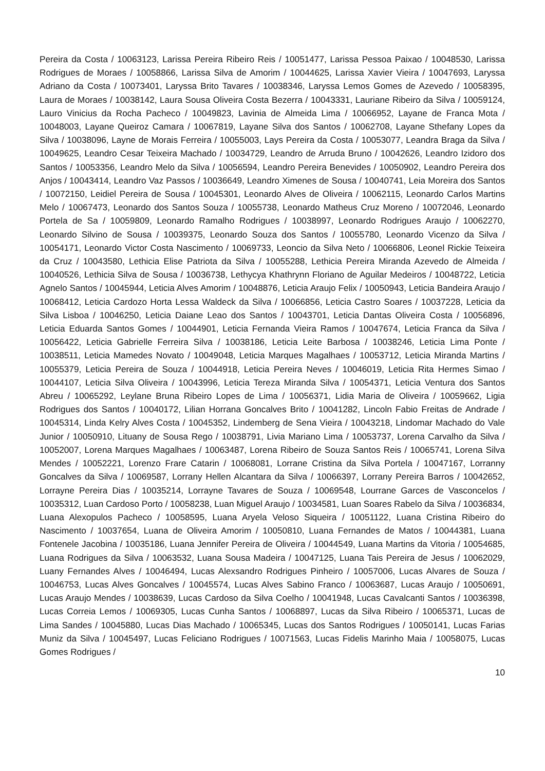Pereira da Costa / 10063123, Larissa Pereira Ribeiro Reis / 10051477, Larissa Pessoa Paixao / 10048530, Larissa Rodrigues de Moraes / 10058866, Larissa Silva de Amorim / 10044625, Larissa Xavier Vieira / 10047693, Laryssa Adriano da Costa / 10073401, Laryssa Brito Tavares / 10038346, Laryssa Lemos Gomes de Azevedo / 10058395, Laura de Moraes / 10038142, Laura Sousa Oliveira Costa Bezerra / 10043331, Lauriane Ribeiro da Silva / 10059124, Lauro Vinicius da Rocha Pacheco / 10049823, Lavinia de Almeida Lima / 10066952, Layane de Franca Mota / 10048003, Layane Queiroz Camara / 10067819, Layane Silva dos Santos / 10062708, Layane Sthefany Lopes da Silva / 10038096, Layne de Morais Ferreira / 10055003, Lays Pereira da Costa / 10053077, Leandra Braga da Silva / 10049625, Leandro Cesar Teixeira Machado / 10034729, Leandro de Arruda Bruno / 10042626, Leandro Izidoro dos Santos / 10053356, Leandro Melo da Silva / 10056594, Leandro Pereira Benevides / 10050902, Leandro Pereira dos Anjos / 10043414, Leandro Vaz Passos / 10036649, Leandro Ximenes de Sousa / 10040741, Leia Moreira dos Santos / 10072150, Leidiel Pereira de Sousa / 10045301, Leonardo Alves de Oliveira / 10062115, Leonardo Carlos Martins Melo / 10067473, Leonardo dos Santos Souza / 10055738, Leonardo Matheus Cruz Moreno / 10072046, Leonardo Portela de Sa / 10059809, Leonardo Ramalho Rodrigues / 10038997, Leonardo Rodrigues Araujo / 10062270, Leonardo Silvino de Sousa / 10039375, Leonardo Souza dos Santos / 10055780, Leonardo Vicenzo da Silva / 10054171, Leonardo Victor Costa Nascimento / 10069733, Leoncio da Silva Neto / 10066806, Leonel Rickie Teixeira da Cruz / 10043580, Lethicia Elise Patriota da Silva / 10055288, Lethicia Pereira Miranda Azevedo de Almeida / 10040526, Lethicia Silva de Sousa / 10036738, Lethycya Khathrynn Floriano de Aguilar Medeiros / 10048722, Leticia Agnelo Santos / 10045944, Leticia Alves Amorim / 10048876, Leticia Araujo Felix / 10050943, Leticia Bandeira Araujo / 10068412, Leticia Cardozo Horta Lessa Waldeck da Silva / 10066856, Leticia Castro Soares / 10037228, Leticia da Silva Lisboa / 10046250, Leticia Daiane Leao dos Santos / 10043701, Leticia Dantas Oliveira Costa / 10056896, Leticia Eduarda Santos Gomes / 10044901, Leticia Fernanda Vieira Ramos / 10047674, Leticia Franca da Silva / 10056422, Leticia Gabrielle Ferreira Silva / 10038186, Leticia Leite Barbosa / 10038246, Leticia Lima Ponte / 10038511, Leticia Mamedes Novato / 10049048, Leticia Marques Magalhaes / 10053712, Leticia Miranda Martins / 10055379, Leticia Pereira de Souza / 10044918, Leticia Pereira Neves / 10046019, Leticia Rita Hermes Simao / 10044107, Leticia Silva Oliveira / 10043996, Leticia Tereza Miranda Silva / 10054371, Leticia Ventura dos Santos Abreu / 10065292, Leylane Bruna Ribeiro Lopes de Lima / 10056371, Lidia Maria de Oliveira / 10059662, Ligia Rodrigues dos Santos / 10040172, Lilian Horrana Goncalves Brito / 10041282, Lincoln Fabio Freitas de Andrade / 10045314, Linda Kelry Alves Costa / 10045352, Lindemberg de Sena Vieira / 10043218, Lindomar Machado do Vale Junior / 10050910, Lituany de Sousa Rego / 10038791, Livia Mariano Lima / 10053737, Lorena Carvalho da Silva / 10052007, Lorena Marques Magalhaes / 10063487, Lorena Ribeiro de Souza Santos Reis / 10065741, Lorena Silva Mendes / 10052221, Lorenzo Frare Catarin / 10068081, Lorrane Cristina da Silva Portela / 10047167, Lorranny Goncalves da Silva / 10069587, Lorrany Hellen Alcantara da Silva / 10066397, Lorrany Pereira Barros / 10042652, Lorrayne Pereira Dias / 10035214, Lorrayne Tavares de Souza / 10069548, Lourrane Garces de Vasconcelos / 10035312, Luan Cardoso Porto / 10058238, Luan Miguel Araujo / 10034581, Luan Soares Rabelo da Silva / 10036834, Luana Alexopulos Pacheco / 10058595, Luana Aryela Veloso Siqueira / 10051122, Luana Cristina Ribeiro do Nascimento / 10037654, Luana de Oliveira Amorim / 10050810, Luana Fernandes de Matos / 10044381, Luana Fontenele Jacobina / 10035186, Luana Jennifer Pereira de Oliveira / 10044549, Luana Martins da Vitoria / 10054685, Luana Rodrigues da Silva / 10063532, Luana Sousa Madeira / 10047125, Luana Tais Pereira de Jesus / 10062029, Luany Fernandes Alves / 10046494, Lucas Alexsandro Rodrigues Pinheiro / 10057006, Lucas Alvares de Souza / 10046753, Lucas Alves Goncalves / 10045574, Lucas Alves Sabino Franco / 10063687, Lucas Araujo / 10050691, Lucas Araujo Mendes / 10038639, Lucas Cardoso da Silva Coelho / 10041948, Lucas Cavalcanti Santos / 10036398, Lucas Correia Lemos / 10069305, Lucas Cunha Santos / 10068897, Lucas da Silva Ribeiro / 10065371, Lucas de Lima Sandes / 10045880, Lucas Dias Machado / 10065345, Lucas dos Santos Rodrigues / 10050141, Lucas Farias Muniz da Silva / 10045497, Lucas Feliciano Rodrigues / 10071563, Lucas Fidelis Marinho Maia / 10058075, Lucas Gomes Rodrigues /
10